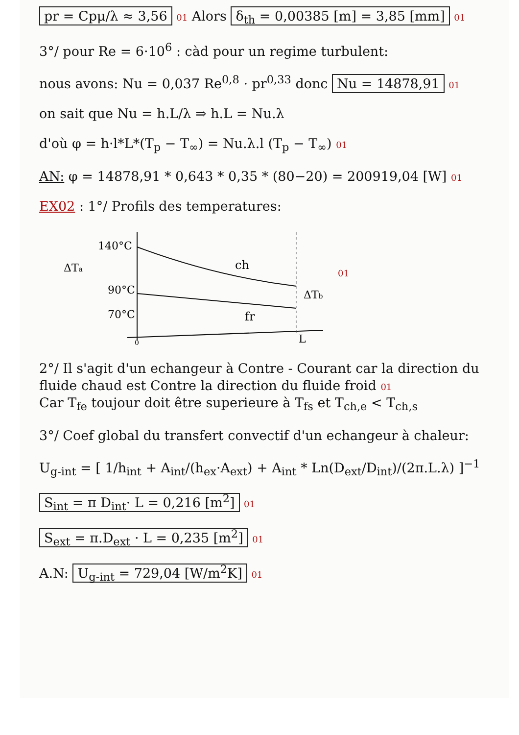pr = Cpμ/λ ≈ 3,56 01 Alors δ<sub>th</sub> = 0,00385 [m] = 3,85 [mm] 01
3°/ pour Re = 6·10<sup>6</sup> : càd pour un regime turbulent:
nous avons: Nu = 0,037 Re<sup>0,8</sup> · pr<sup>0,33</sup> donc Nu = 14878,91 01
on sait que Nu = h.L/λ ⇒ h.L = Nu.λ
d'où φ = h·l*L*(T<sub>p</sub> − T<sub>∞</sub>) = Nu.λ.l (T<sub>p</sub> − T<sub>∞</sub>) 01
AN: φ = 14878,91 * 0,643 * 0,35 * (80−20) = 200919,04 [W] 01
EX02 : 1°/ Profils des temperatures:
140°C
ΔTa
90°C
70°C
ch
fr
ΔTb
L
0
01
2°/ Il s'agit d'un echangeur à Contre - Courant car la direction du fluide chaud est Contre la direction du fluide froid 01
Car T<sub>fe</sub> toujour doit être superieure à T<sub>fs</sub> et T<sub>ch,e</sub> < T<sub>ch,s</sub>
3°/ Coef global du transfert convectif d'un echangeur à chaleur:
U<sub>g-int</sub> = [ 1/h<sub>int</sub> + A<sub>int</sub>/(h<sub>ex</sub>·A<sub>ext</sub>) + A<sub>int</sub> * Ln(D<sub>ext</sub>/D<sub>int</sub>)/(2π.L.λ) ]<sup>−1</sup>
S<sub>int</sub> = π D<sub>int</sub>· L = 0,216 [m<sup>2</sup>] 01
S<sub>ext</sub> = π.D<sub>ext</sub> · L = 0,235 [m<sup>2</sup>] 01
A.N: U<sub>g-int</sub> = 729,04 [W/m<sup>2</sup>K] 01